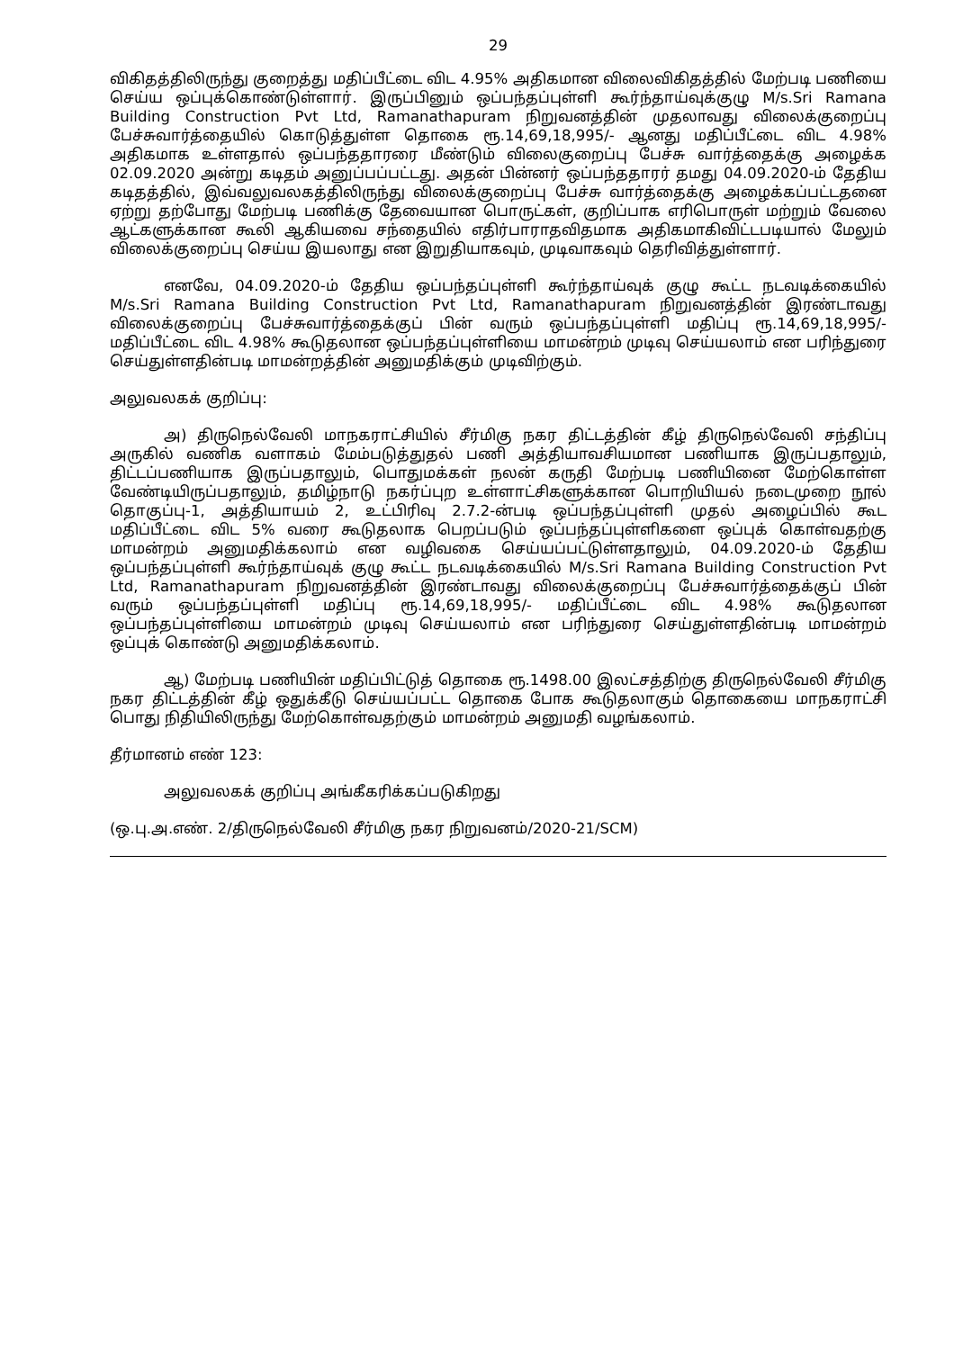29
விகிதத்திலிருந்து குறைத்து மதிப்பீட்டை விட 4.95% அதிகமான விலைவிகிதத்தில் மேற்படி பணியை செய்ய ஒப்புக்கொண்டுள்ளார். இருப்பினும் ஒப்பந்தப்புள்ளி கூர்ந்தாய்வுக்குழு M/s.Sri Ramana Building Construction Pvt Ltd, Ramanathapuram நிறுவனத்தின் முதலாவது விலைக்குறைப்பு பேச்சுவார்த்தையில் கொடுத்துள்ள தொகை ரூ.14,69,18,995/- ஆனது மதிப்பீட்டை விட 4.98% அதிகமாக உள்ளதால் ஒப்பந்ததாரரை மீண்டும் விலைகுறைப்பு பேச்சு வார்த்தைக்கு அழைக்க 02.09.2020 அன்று கடிதம் அனுப்பப்பட்டது. அதன் பின்னர் ஒப்பந்ததாரர் தமது 04.09.2020-ம் தேதிய கடிதத்தில், இவ்வலுவலகத்திலிருந்து விலைக்குறைப்பு பேச்சு வார்த்தைக்கு அழைக்கப்பட்டதனை ஏற்று தற்போது மேற்படி பணிக்கு தேவையான பொருட்கள், குறிப்பாக எரிபொருள் மற்றும் வேலை ஆட்களுக்கான கூலி ஆகியவை சந்தையில் எதிர்பாராதவிதமாக அதிகமாகிவிட்டபடியால் மேலும் விலைக்குறைப்பு செய்ய இயலாது என இறுதியாகவும், முடிவாகவும் தெரிவித்துள்ளார்.
எனவே, 04.09.2020-ம் தேதிய ஒப்பந்தப்புள்ளி கூர்ந்தாய்வுக் குழு கூட்ட நடவடிக்கையில் M/s.Sri Ramana Building Construction Pvt Ltd, Ramanathapuram நிறுவனத்தின் இரண்டாவது விலைக்குறைப்பு பேச்சுவார்த்தைக்குப் பின் வரும் ஒப்பந்தப்புள்ளி மதிப்பு ரூ.14,69,18,995/- மதிப்பீட்டை விட 4.98% கூடுதலான ஒப்பந்தப்புள்ளியை மாமன்றம் முடிவு செய்யலாம் என பரிந்துரை செய்துள்ளதின்படி மாமன்றத்தின் அனுமதிக்கும் முடிவிற்கும்.
அலுவலகக் குறிப்பு:
அ) திருநெல்வேலி மாநகராட்சியில் சீர்மிகு நகர திட்டத்தின் கீழ் திருநெல்வேலி சந்திப்பு அருகில் வணிக வளாகம் மேம்படுத்துதல் பணி அத்தியாவசியமான பணியாக இருப்பதாலும், திட்டப்பணியாக இருப்பதாலும், பொதுமக்கள் நலன் கருதி மேற்படி பணியினை மேற்கொள்ள வேண்டியிருப்பதாலும், தமிழ்நாடு நகர்ப்புற உள்ளாட்சிகளுக்கான பொறியியல் நடைமுறை நூல் தொகுப்பு-1, அத்தியாயம் 2, உட்பிரிவு 2.7.2-ன்படி ஒப்பந்தப்புள்ளி முதல் அழைப்பில் கூட மதிப்பீட்டை விட 5% வரை கூடுதலாக பெறப்படும் ஒப்பந்தப்புள்ளிகளை ஒப்புக் கொள்வதற்கு மாமன்றம் அனுமதிக்கலாம் என வழிவகை செய்யப்பட்டுள்ளதாலும், 04.09.2020-ம் தேதிய ஒப்பந்தப்புள்ளி கூர்ந்தாய்வுக் குழு கூட்ட நடவடிக்கையில் M/s.Sri Ramana Building Construction Pvt Ltd, Ramanathapuram நிறுவனத்தின் இரண்டாவது விலைக்குறைப்பு பேச்சுவார்த்தைக்குப் பின் வரும் ஒப்பந்தப்புள்ளி மதிப்பு ரூ.14,69,18,995/- மதிப்பீட்டை விட 4.98% கூடுதலான ஒப்பந்தப்புள்ளியை மாமன்றம் முடிவு செய்யலாம் என பரிந்துரை செய்துள்ளதின்படி மாமன்றம் ஒப்புக் கொண்டு அனுமதிக்கலாம்.
ஆ) மேற்படி பணியின் மதிப்பிட்டுத் தொகை ரூ.1498.00 இலட்சத்திற்கு திருநெல்வேலி சீர்மிகு நகர திட்டத்தின் கீழ் ஒதுக்கீடு செய்யப்பட்ட தொகை போக கூடுதலாகும் தொகையை மாநகராட்சி பொது நிதியிலிருந்து மேற்கொள்வதற்கும் மாமன்றம் அனுமதி வழங்கலாம்.
தீர்மானம் எண் 123:
அலுவலகக் குறிப்பு அங்கீகரிக்கப்படுகிறது
(ஒ.பு.அ.எண். 2/திருநெல்வேலி சீர்மிகு நகர நிறுவனம்/2020-21/SCM)